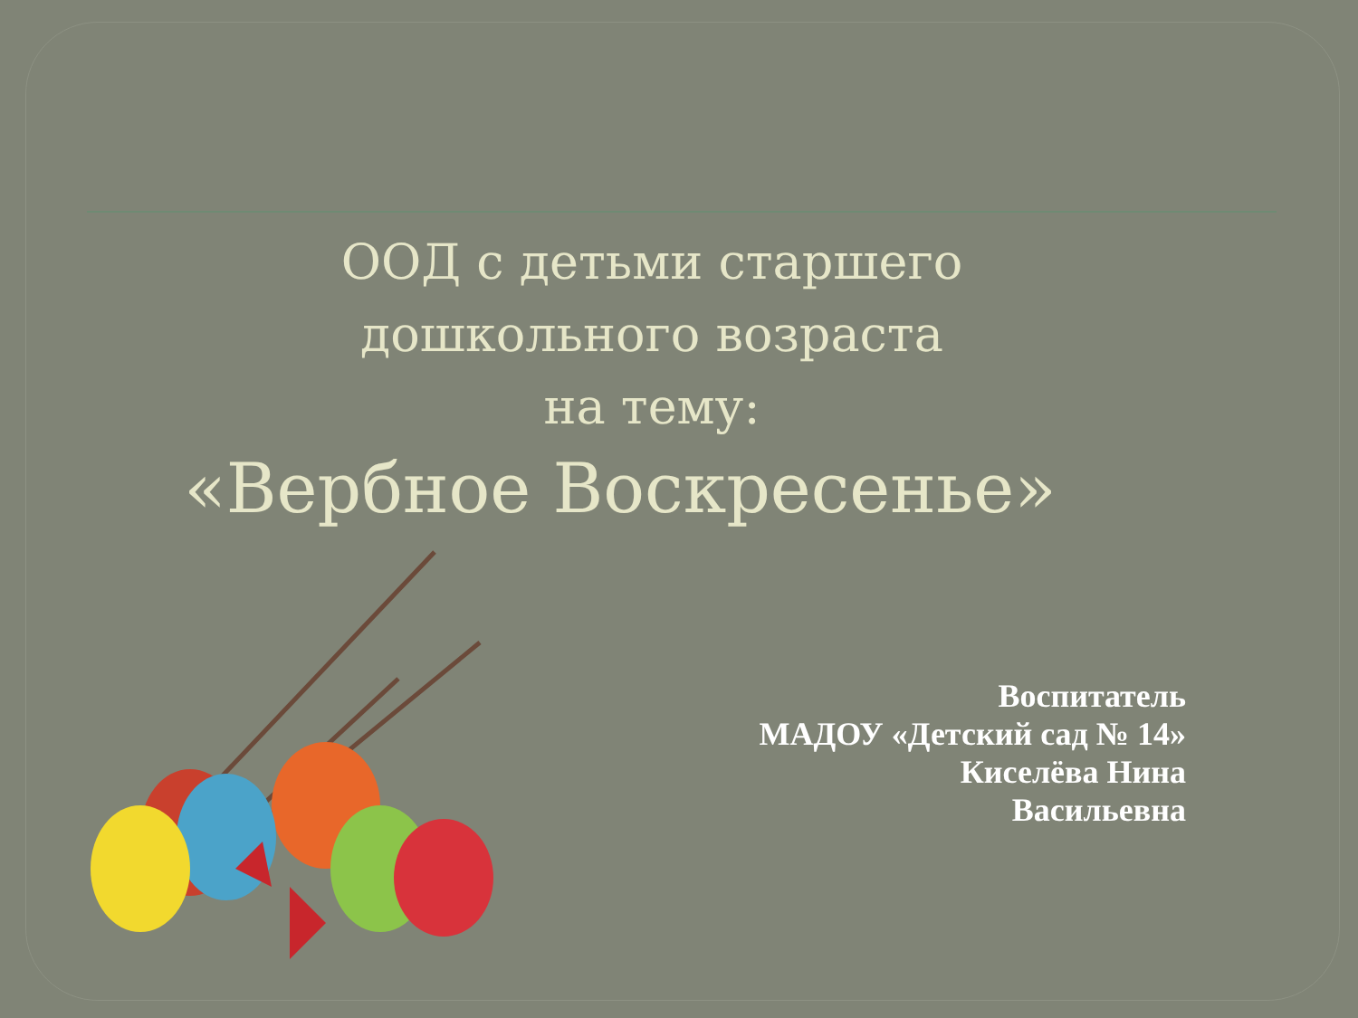ООД с детьми старшего
дошкольного возраста
на тему:
«Вербное Воскресенье»
Воспитатель
МАДОУ «Детский сад № 14»
Киселёва Нина
Васильевна